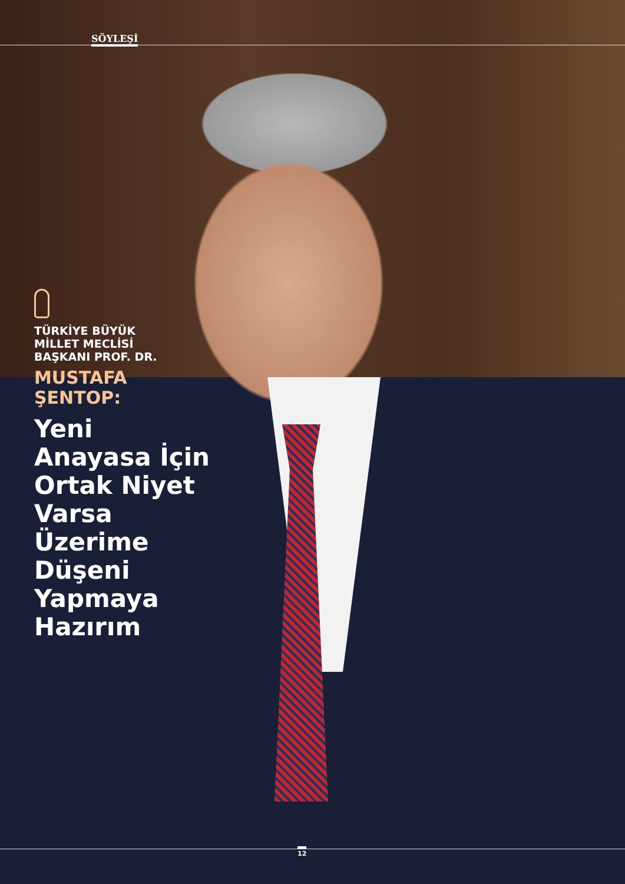SÖYLEŞİ
TÜRKİYE BÜYÜK
MİLLET MECLİSİ
BAŞKANI PROF. DR.
MUSTAFA
ŞENTOP:
Yeni Anayasa İçin Ortak Niyet Varsa Üzerime Düşeni Yapmaya Hazırım
12